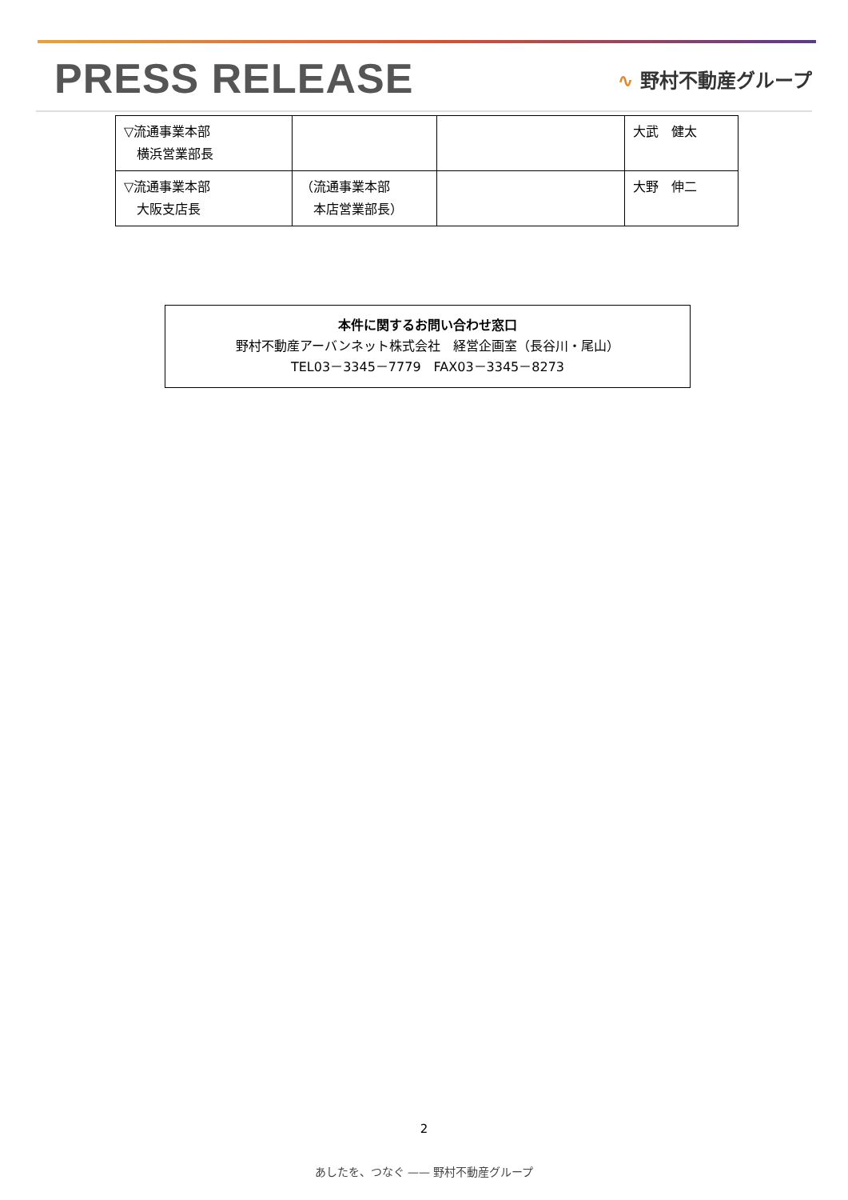PRESS RELEASE
∿ 野村不動産グループ
| ▽流通事業本部 横浜営業部長 | | | 大武 健太 |
| ▽流通事業本部 大阪支店長 | （流通事業本部 本店営業部長） | | 大野 伸二 |
本件に関するお問い合わせ窓口
野村不動産アーバンネット株式会社　経営企画室（長谷川・尾山）
TEL03－3345－7779　FAX03－3345－8273
2
あしたを、つなぐ —— 野村不動産グループ